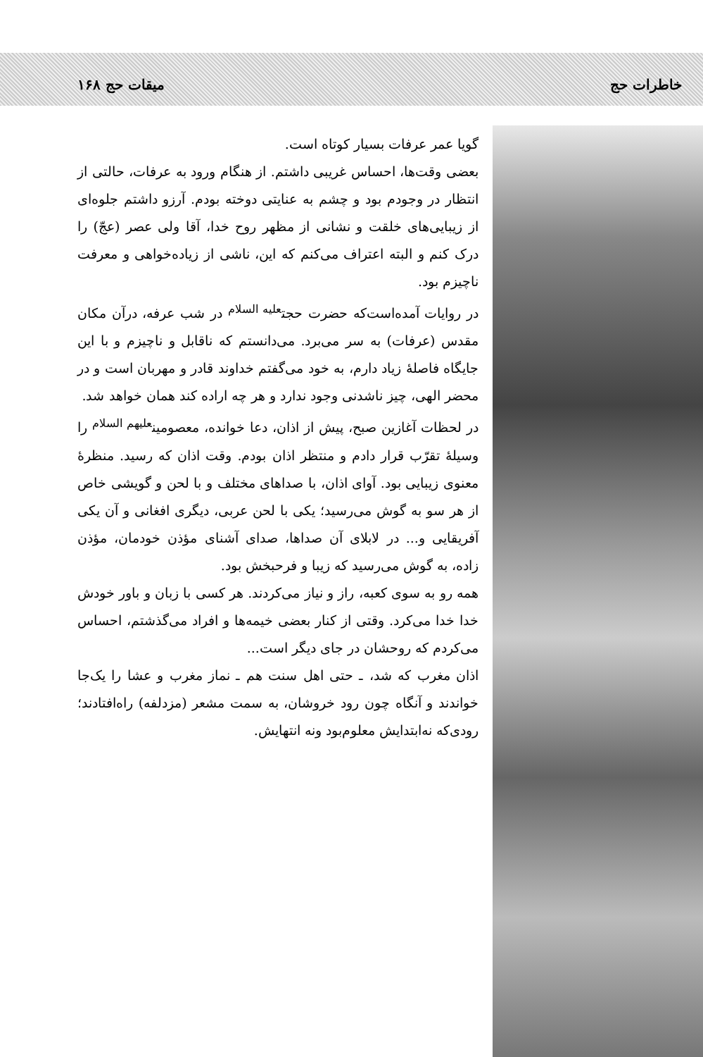خاطرات حج میقات حج ۱۶۸
گویا عمر عرفات بسیار کوتاه است.
بعضی وقت‌ها، احساس غریبی داشتم. از هنگام ورود به عرفات، حالتی از انتظار در وجودم بود و چشم به عنایتی دوخته بودم. آرزو داشتم جلوه‌ای از زیبایی‌های خلقت و نشانی از مظهر روح خدا، آقا ولی عصر (عجّ) را درک کنم و البته اعتراف می‌کنم که این، ناشی از زیاده‌خواهی و معرفت ناچیزم بود.
در روایات آمده‌است‌که حضرت حجت<sup>عليه السلام</sup> در شب عرفه، درآن مکان مقدس (عرفات) به سر می‌برد. می‌دانستم که ناقابل و ناچیزم و با این جایگاه فاصلهٔ زیاد دارم، به خود می‌گفتم خداوند قادر و مهربان است و در محضر الهی، چیز ناشدنی وجود ندارد و هر چه اراده کند همان خواهد شد.
در لحظات آغازین صبح، پیش از اذان، دعا خوانده، معصومین<sup>عليهم السلام</sup> را وسیلهٔ تقرّب قرار دادم و منتظر اذان بودم. وقت اذان که رسید. منظرهٔ معنوی زیبایی بود. آوای اذان، با صداهای مختلف و با لحن و گویشی خاص از هر سو به گوش می‌رسید؛ یکی با لحن عربی، دیگری افغانی و آن یکی آفریقایی و... در لابلای آن صداها، صدای آشنای مؤذن خودمان، مؤذن زاده، به گوش می‌رسید که زیبا و فرحبخش بود.
همه رو به سوی کعبه، راز و نیاز می‌کردند. هر کسی با زبان و باور خودش خدا خدا می‌کرد. وقتی از کنار بعضی خیمه‌ها و افراد می‌گذشتم، احساس می‌کردم که روحشان در جای دیگر است...
اذان مغرب که شد، ـ حتی اهل سنت هم ـ نماز مغرب و عشا را یک‌جا خواندند و آنگاه چون رود خروشان، به سمت مشعر (مزدلفه) راه‌افتادند؛ رودی‌که نه‌ابتدایش معلوم‌بود ونه انتهایش.